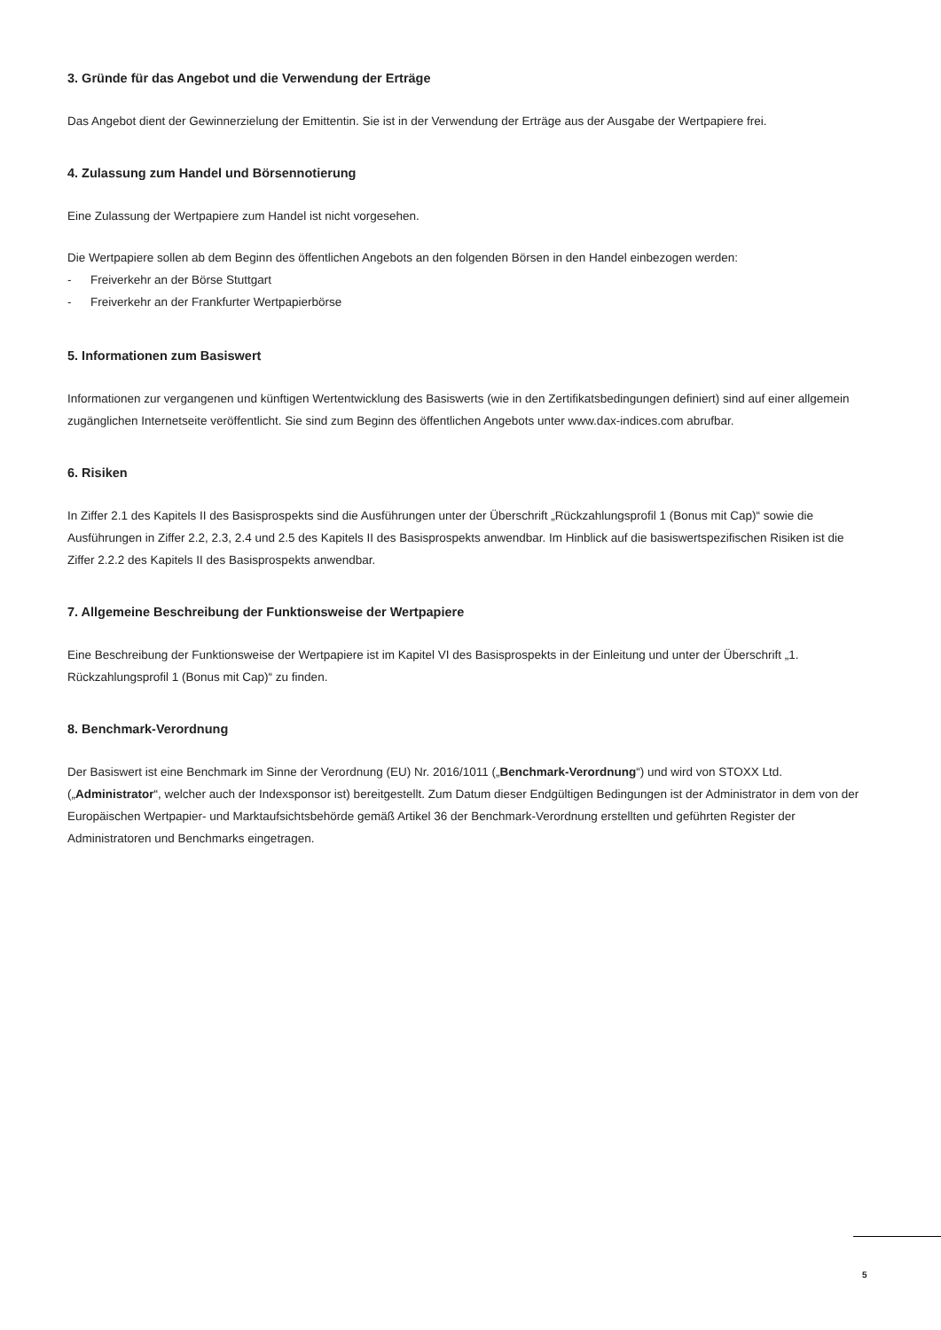3. Gründe für das Angebot und die Verwendung der Erträge
Das Angebot dient der Gewinnerzielung der Emittentin. Sie ist in der Verwendung der Erträge aus der Ausgabe der Wertpapiere frei.
4. Zulassung zum Handel und Börsennotierung
Eine Zulassung der Wertpapiere zum Handel ist nicht vorgesehen.
Die Wertpapiere sollen ab dem Beginn des öffentlichen Angebots an den folgenden Börsen in den Handel einbezogen werden:
- Freiverkehr an der Börse Stuttgart
- Freiverkehr an der Frankfurter Wertpapierbörse
5. Informationen zum Basiswert
Informationen zur vergangenen und künftigen Wertentwicklung des Basiswerts (wie in den Zertifikatsbedingungen definiert) sind auf einer allgemein zugänglichen Internetseite veröffentlicht. Sie sind zum Beginn des öffentlichen Angebots unter www.dax-indices.com abrufbar.
6. Risiken
In Ziffer 2.1 des Kapitels II des Basisprospekts sind die Ausführungen unter der Überschrift „Rückzahlungsprofil 1 (Bonus mit Cap)“ sowie die Ausführungen in Ziffer 2.2, 2.3, 2.4 und 2.5 des Kapitels II des Basisprospekts anwendbar. Im Hinblick auf die basiswertspezifischen Risiken ist die Ziffer 2.2.2 des Kapitels II des Basisprospekts anwendbar.
7. Allgemeine Beschreibung der Funktionsweise der Wertpapiere
Eine Beschreibung der Funktionsweise der Wertpapiere ist im Kapitel VI des Basisprospekts in der Einleitung und unter der Überschrift „1. Rückzahlungsprofil 1 (Bonus mit Cap)“ zu finden.
8. Benchmark-Verordnung
Der Basiswert ist eine Benchmark im Sinne der Verordnung (EU) Nr. 2016/1011 („Benchmark-Verordnung“) und wird von STOXX Ltd. („Administrator“, welcher auch der Indexsponsor ist) bereitgestellt. Zum Datum dieser Endgültigen Bedingungen ist der Administrator in dem von der Europäischen Wertpapier- und Marktaufsichtsbehörde gemäß Artikel 36 der Benchmark-Verordnung erstellten und geführten Register der Administratoren und Benchmarks eingetragen.
5